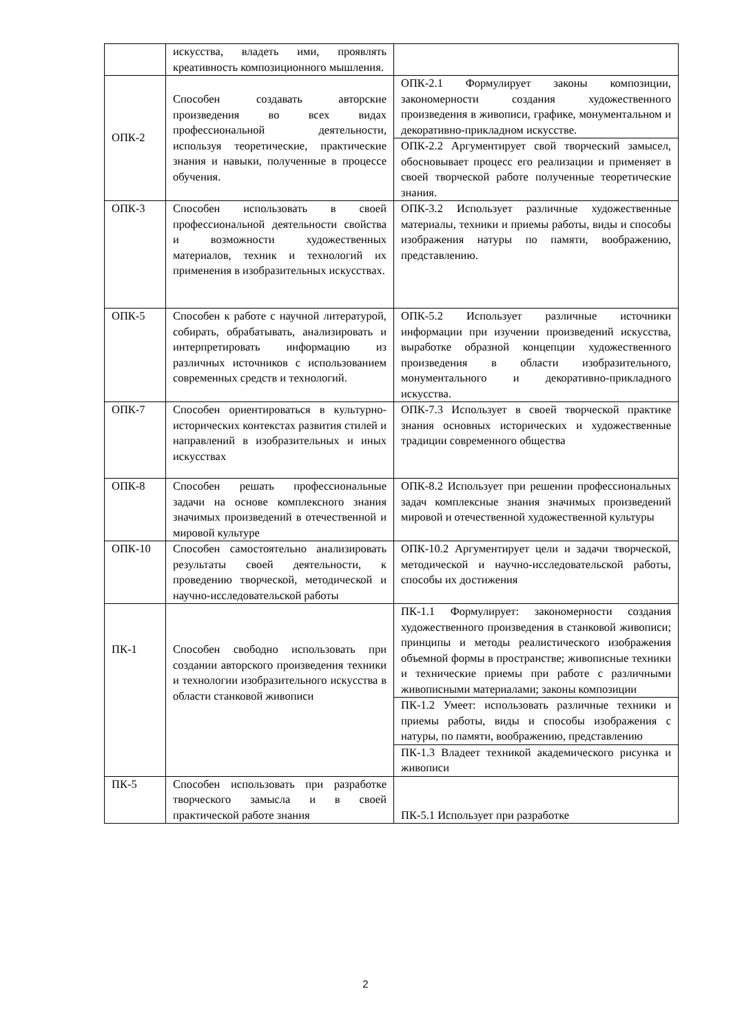| | искусства, владеть ими, проявлять креативность композиционного мышления. | |
| ОПК-2 | Способен создавать авторские произведения во всех видах профессиональной деятельности, используя теоретические, практические знания и навыки, полученные в процессе обучения. | ОПК-2.1 Формулирует законы композиции, закономерности создания художественного произведения в живописи, графике, монументальном и декоративно-прикладном искусстве. |
| | | ОПК-2.2 Аргументирует свой творческий замысел, обосновывает процесс его реализации и применяет в своей творческой работе полученные теоретические знания. |
| ОПК-3 | Способен использовать в своей профессиональной деятельности свойства и возможности художественных материалов, техник и технологий их применения в изобразительных искусствах. | ОПК-3.2 Использует различные художественные материалы, техники и приемы работы, виды и способы изображения натуры по памяти, воображению, представлению. |
| ОПК-5 | Способен к работе с научной литературой, собирать, обрабатывать, анализировать и интерпретировать информацию из различных источников с использованием современных средств и технологий. | ОПК-5.2 Использует различные источники информации при изучении произведений искусства, выработке образной концепции художественного произведения в области изобразительного, монументального и декоративно-прикладного искусства. |
| ОПК-7 | Способен ориентироваться в культурно-исторических контекстах развития стилей и направлений в изобразительных и иных искусствах | ОПК-7.3 Использует в своей творческой практике знания основных исторических и художественные традиции современного общества |
| ОПК-8 | Способен решать профессиональные задачи на основе комплексного знания значимых произведений в отечественной и мировой культуре | ОПК-8.2 Использует при решении профессиональных задач комплексные знания значимых произведений мировой и отечественной художественной культуры |
| ОПК-10 | Способен самостоятельно анализировать результаты своей деятельности, к проведению творческой, методической и научно-исследовательской работы | ОПК-10.2 Аргументирует цели и задачи творческой, методической и научно-исследовательской работы, способы их достижения |
| ПК-1 | Способен свободно использовать при создании авторского произведения техники и технологии изобразительного искусства в области станковой живописи | ПК-1.1 Формулирует: закономерности создания художественного произведения в станковой живописи; принципы и методы реалистического изображения объемной формы в пространстве; живописные техники и технические приемы при работе с различными живописными материалами; законы композиции |
| | | ПК-1.2 Умеет: использовать различные техники и приемы работы, виды и способы изображения с натуры, по памяти, воображению, представлению |
| | | ПК-1.3 Владеет техникой академического рисунка и живописи |
| ПК-5 | Способен использовать при разработке творческого замысла и в своей практической работе знания | ПК-5.1 Использует при разработке |
2